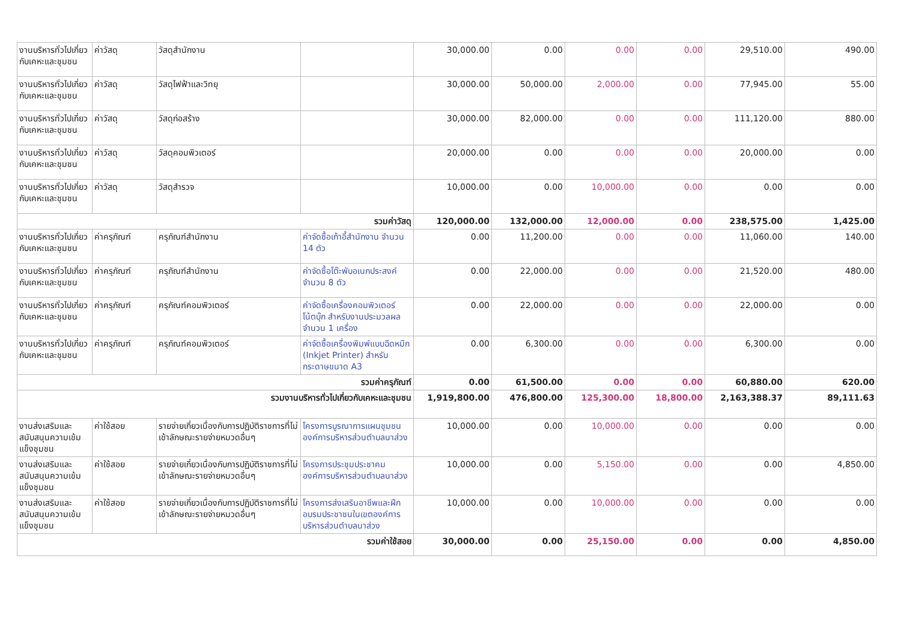| งานบริหารทั่วไปเกี่ยวกับเคหะและชุมชน | ค่าวัสดุ | วัสดุสำนักงาน | | 30,000.00 | 0.00 | 0.00 | 0.00 | 29,510.00 | 490.00 |
| งานบริหารทั่วไปเกี่ยวกับเคหะและชุมชน | ค่าวัสดุ | วัสดุไฟฟ้าและวิทยุ | | 30,000.00 | 50,000.00 | 2,000.00 | 0.00 | 77,945.00 | 55.00 |
| งานบริหารทั่วไปเกี่ยวกับเคหะและชุมชน | ค่าวัสดุ | วัสดุก่อสร้าง | | 30,000.00 | 82,000.00 | 0.00 | 0.00 | 111,120.00 | 880.00 |
| งานบริหารทั่วไปเกี่ยวกับเคหะและชุมชน | ค่าวัสดุ | วัสดุคอมพิวเตอร์ | | 20,000.00 | 0.00 | 0.00 | 0.00 | 20,000.00 | 0.00 |
| งานบริหารทั่วไปเกี่ยวกับเคหะและชุมชน | ค่าวัสดุ | วัสดุสำรวจ | | 10,000.00 | 0.00 | 10,000.00 | 0.00 | 0.00 | 0.00 |
| รวมค่าวัสดุ | | | | 120,000.00 | 132,000.00 | 12,000.00 | 0.00 | 238,575.00 | 1,425.00 |
| งานบริหารทั่วไปเกี่ยวกับเคหะและชุมชน | ค่าครุภัณฑ์ | ครุภัณฑ์สำนักงาน | ค่าจัดซื้อเก้าอี้สำนักงาน จำนวน 14 ตัว | 0.00 | 11,200.00 | 0.00 | 0.00 | 11,060.00 | 140.00 |
| งานบริหารทั่วไปเกี่ยวกับเคหะและชุมชน | ค่าครุภัณฑ์ | ครุภัณฑ์สำนักงาน | ค่าจัดซื้อโต๊ะพับอเนกประสงค์ จำนวน 8 ตัว | 0.00 | 22,000.00 | 0.00 | 0.00 | 21,520.00 | 480.00 |
| งานบริหารทั่วไปเกี่ยวกับเคหะและชุมชน | ค่าครุภัณฑ์ | ครุภัณฑ์คอมพิวเตอร์ | ค่าจัดซื้อเครื่องคอมพิวเตอร์โน้ตบุ๊ก สำหรับงานประมวลผล จำนวน 1 เครื่อง | 0.00 | 22,000.00 | 0.00 | 0.00 | 22,000.00 | 0.00 |
| งานบริหารทั่วไปเกี่ยวกับเคหะและชุมชน | ค่าครุภัณฑ์ | ครุภัณฑ์คอมพิวเตอร์ | ค่าจัดซื้อเครื่องพิมพ์แบบฉีดหมึก (Inkjet Printer) สำหรับกระดาษขนาด A3 | 0.00 | 6,300.00 | 0.00 | 0.00 | 6,300.00 | 0.00 |
| รวมค่าครุภัณฑ์ | | | | 0.00 | 61,500.00 | 0.00 | 0.00 | 60,880.00 | 620.00 |
| รวมงานบริหารทั่วไปเกี่ยวกับเคหะและชุมชน | | | | 1,919,800.00 | 476,800.00 | 125,300.00 | 18,800.00 | 2,163,388.37 | 89,111.63 |
| งานส่งเสริมและสนับสนุนความเข้มแข็งชุมชน | ค่าใช้สอย | รายจ่ายเกี่ยวเนื่องกับการปฏิบัติราชการที่ไม่เข้าลักษณะรายจ่ายหมวดอื่นๆ | โครงการบูรณาการแผนชุมชนองค์การบริหารส่วนตำบลนาส่วง | 10,000.00 | 0.00 | 10,000.00 | 0.00 | 0.00 | 0.00 |
| งานส่งเสริมและสนับสนุนความเข้มแข็งชุมชน | ค่าใช้สอย | รายจ่ายเกี่ยวเนื่องกับการปฏิบัติราชการที่ไม่เข้าลักษณะรายจ่ายหมวดอื่นๆ | โครงการประชุมประชาคมองค์การบริหารส่วนตำบลนาส่วง | 10,000.00 | 0.00 | 5,150.00 | 0.00 | 0.00 | 4,850.00 |
| งานส่งเสริมและสนับสนุนความเข้มแข็งชุมชน | ค่าใช้สอย | รายจ่ายเกี่ยวเนื่องกับการปฏิบัติราชการที่ไม่เข้าลักษณะรายจ่ายหมวดอื่นๆ | โครงการส่งเสริมอาชีพและฝึกอบรมประชาชนในเขตองค์การบริหารส่วนตำบลนาส่วง | 10,000.00 | 0.00 | 10,000.00 | 0.00 | 0.00 | 0.00 |
| รวมค่าใช้สอย | | | | 30,000.00 | 0.00 | 25,150.00 | 0.00 | 0.00 | 4,850.00 |